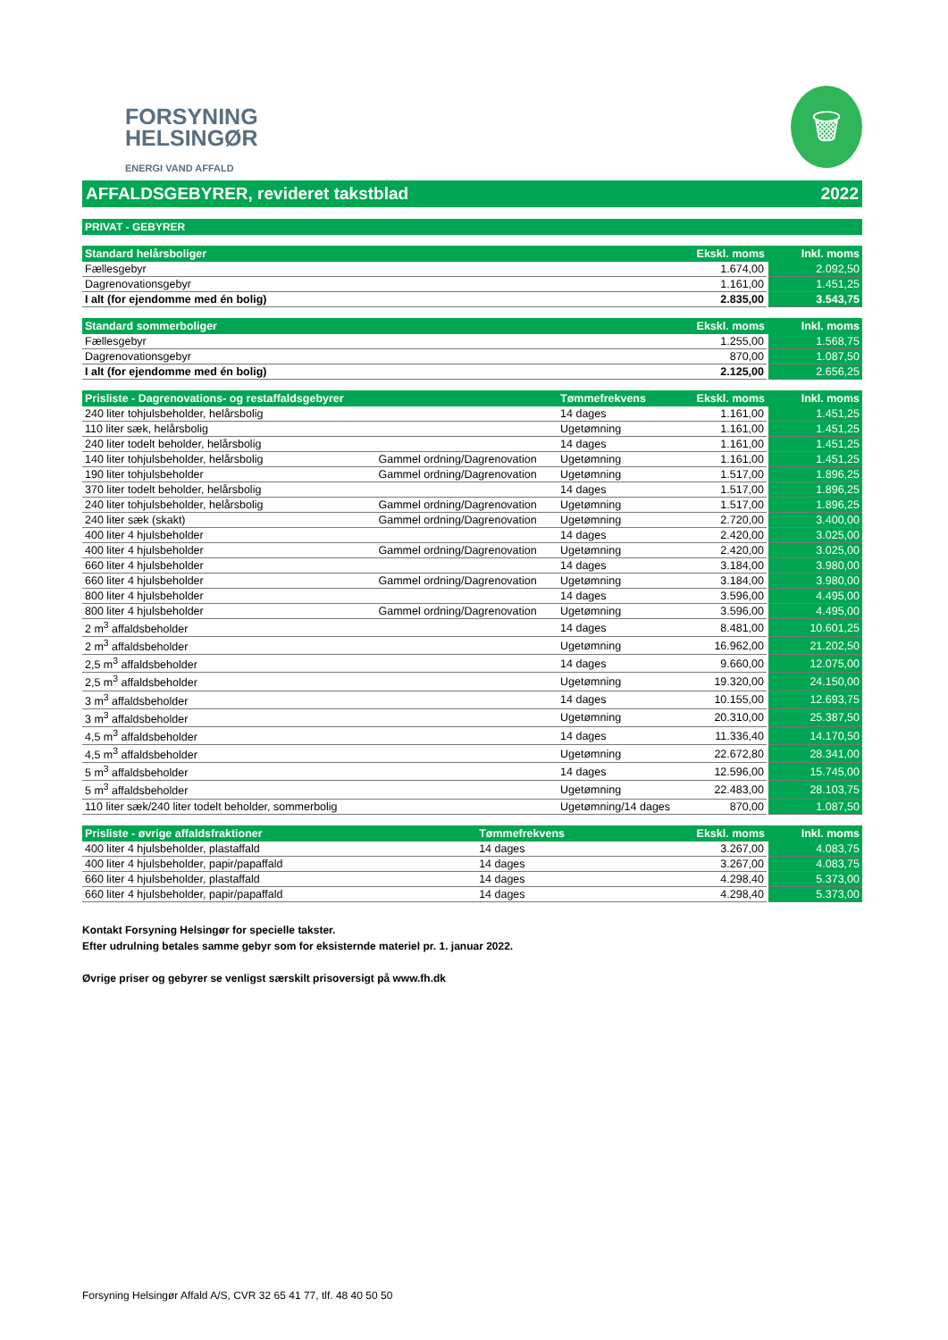FORSYNING
HELSINGØR
ENERGI VAND AFFALD
🗑
AFFALDSGEBYRER, revideret takstblad 2022
PRIVAT - GEBYRER
| Standard helårsboliger | Ekskl. moms | Inkl. moms |
| --- | --- | --- |
| Fællesgebyr | 1.674,00 | 2.092,50 |
| Dagrenovationsgebyr | 1.161,00 | 1.451,25 |
| I alt (for ejendomme med én bolig) | 2.835,00 | 3.543,75 |
| Standard sommerboliger | Ekskl. moms | Inkl. moms |
| --- | --- | --- |
| Fællesgebyr | 1.255,00 | 1.568,75 |
| Dagrenovationsgebyr | 870,00 | 1.087,50 |
| I alt (for ejendomme med én bolig) | 2.125,00 | 2.656,25 |
| Prisliste - Dagrenovations- og restaffaldsgebyrer | | Tømmefrekvens | Ekskl. moms | Inkl. moms |
| --- | --- | --- | --- | --- |
| 240 liter tohjulsbeholder, helårsbolig | | 14 dages | 1.161,00 | 1.451,25 |
| 110 liter sæk, helårsbolig | | Ugetømning | 1.161,00 | 1.451,25 |
| 240 liter todelt beholder, helårsbolig | | 14 dages | 1.161,00 | 1.451,25 |
| 140 liter tohjulsbeholder, helårsbolig | Gammel ordning/Dagrenovation | Ugetømning | 1.161,00 | 1.451,25 |
| 190 liter tohjulsbeholder | Gammel ordning/Dagrenovation | Ugetømning | 1.517,00 | 1.896,25 |
| 370 liter todelt beholder, helårsbolig | | 14 dages | 1.517,00 | 1.896,25 |
| 240 liter tohjulsbeholder, helårsbolig | Gammel ordning/Dagrenovation | Ugetømning | 1.517,00 | 1.896,25 |
| 240 liter sæk (skakt) | Gammel ordning/Dagrenovation | Ugetømning | 2.720,00 | 3.400,00 |
| 400 liter 4 hjulsbeholder | | 14 dages | 2.420,00 | 3.025,00 |
| 400 liter 4 hjulsbeholder | Gammel ordning/Dagrenovation | Ugetømning | 2.420,00 | 3.025,00 |
| 660 liter 4 hjulsbeholder | | 14 dages | 3.184,00 | 3.980,00 |
| 660 liter 4 hjulsbeholder | Gammel ordning/Dagrenovation | Ugetømning | 3.184,00 | 3.980,00 |
| 800 liter 4 hjulsbeholder | | 14 dages | 3.596,00 | 4.495,00 |
| 800 liter 4 hjulsbeholder | Gammel ordning/Dagrenovation | Ugetømning | 3.596,00 | 4.495,00 |
| 2 m<sup>3</sup> affaldsbeholder | | 14 dages | 8.481,00 | 10.601,25 |
| 2 m<sup>3</sup> affaldsbeholder | | Ugetømning | 16.962,00 | 21.202,50 |
| 2,5 m<sup>3</sup> affaldsbeholder | | 14 dages | 9.660,00 | 12.075,00 |
| 2,5 m<sup>3</sup> affaldsbeholder | | Ugetømning | 19.320,00 | 24.150,00 |
| 3 m<sup>3</sup> affaldsbeholder | | 14 dages | 10.155,00 | 12.693,75 |
| 3 m<sup>3</sup> affaldsbeholder | | Ugetømning | 20.310,00 | 25.387,50 |
| 4,5 m<sup>3</sup> affaldsbeholder | | 14 dages | 11.336,40 | 14.170,50 |
| 4,5 m<sup>3</sup> affaldsbeholder | | Ugetømning | 22.672,80 | 28.341,00 |
| 5 m<sup>3</sup> affaldsbeholder | | 14 dages | 12.596,00 | 15.745,00 |
| 5 m<sup>3</sup> affaldsbeholder | | Ugetømning | 22.483,00 | 28.103,75 |
| 110 liter sæk/240 liter todelt beholder, sommerbolig | | Ugetømning/14 dages | 870,00 | 1.087,50 |
| Prisliste - øvrige affaldsfraktioner | Tømmefrekvens | Ekskl. moms | Inkl. moms |
| --- | --- | --- | --- |
| 400 liter 4 hjulsbeholder, plastaffald | 14 dages | 3.267,00 | 4.083,75 |
| 400 liter 4 hjulsbeholder, papir/papaffald | 14 dages | 3.267,00 | 4.083,75 |
| 660 liter 4 hjulsbeholder, plastaffald | 14 dages | 4.298,40 | 5.373,00 |
| 660 liter 4 hjulsbeholder, papir/papaffald | 14 dages | 4.298,40 | 5.373,00 |
Kontakt Forsyning Helsingør for specielle takster.
Efter udrulning betales samme gebyr som for eksisternde materiel pr. 1. januar 2022.
Øvrige priser og gebyrer se venligst særskilt prisoversigt på www.fh.dk
Forsyning Helsingør Affald A/S, CVR 32 65 41 77, tlf. 48 40 50 50